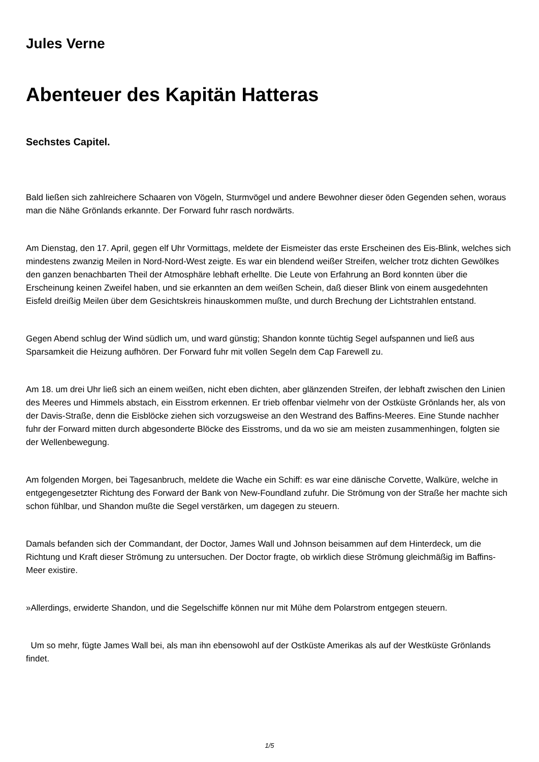Jules Verne
Abenteuer des Kapitän Hatteras
Sechstes Capitel.
Bald ließen sich zahlreichere Schaaren von Vögeln, Sturmvögel und andere Bewohner dieser öden Gegenden sehen, woraus man die Nähe Grönlands erkannte. Der Forward fuhr rasch nordwärts.
Am Dienstag, den 17. April, gegen elf Uhr Vormittags, meldete der Eismeister das erste Erscheinen des Eis-Blink, welches sich mindestens zwanzig Meilen in Nord-Nord-West zeigte. Es war ein blendend weißer Streifen, welcher trotz dichten Gewölkes den ganzen benachbarten Theil der Atmosphäre lebhaft erhellte. Die Leute von Erfahrung an Bord konnten über die Erscheinung keinen Zweifel haben, und sie erkannten an dem weißen Schein, daß dieser Blink von einem ausgedehnten Eisfeld dreißig Meilen über dem Gesichtskreis hinauskommen mußte, und durch Brechung der Lichtstrahlen entstand.
Gegen Abend schlug der Wind südlich um, und ward günstig; Shandon konnte tüchtig Segel aufspannen und ließ aus Sparsamkeit die Heizung aufhören. Der Forward fuhr mit vollen Segeln dem Cap Farewell zu.
Am 18. um drei Uhr ließ sich an einem weißen, nicht eben dichten, aber glänzenden Streifen, der lebhaft zwischen den Linien des Meeres und Himmels abstach, ein Eisstrom erkennen. Er trieb offenbar vielmehr von der Ostküste Grönlands her, als von der Davis-Straße, denn die Eisblöcke ziehen sich vorzugsweise an den Westrand des Baffins-Meeres. Eine Stunde nachher fuhr der Forward mitten durch abgesonderte Blöcke des Eisstroms, und da wo sie am meisten zusammenhingen, folgten sie der Wellenbewegung.
Am folgenden Morgen, bei Tagesanbruch, meldete die Wache ein Schiff: es war eine dänische Corvette, Walküre, welche in entgegengesetzter Richtung des Forward der Bank von New-Foundland zufuhr. Die Strömung von der Straße her machte sich schon fühlbar, und Shandon mußte die Segel verstärken, um dagegen zu steuern.
Damals befanden sich der Commandant, der Doctor, James Wall und Johnson beisammen auf dem Hinterdeck, um die Richtung und Kraft dieser Strömung zu untersuchen. Der Doctor fragte, ob wirklich diese Strömung gleichmäßig im Baffins-Meer existire.
»Allerdings, erwiderte Shandon, und die Segelschiffe können nur mit Mühe dem Polarstrom entgegen steuern.
Um so mehr, fügte James Wall bei, als man ihn ebensowohl auf der Ostküste Amerikas als auf der Westküste Grönlands findet.
1/5